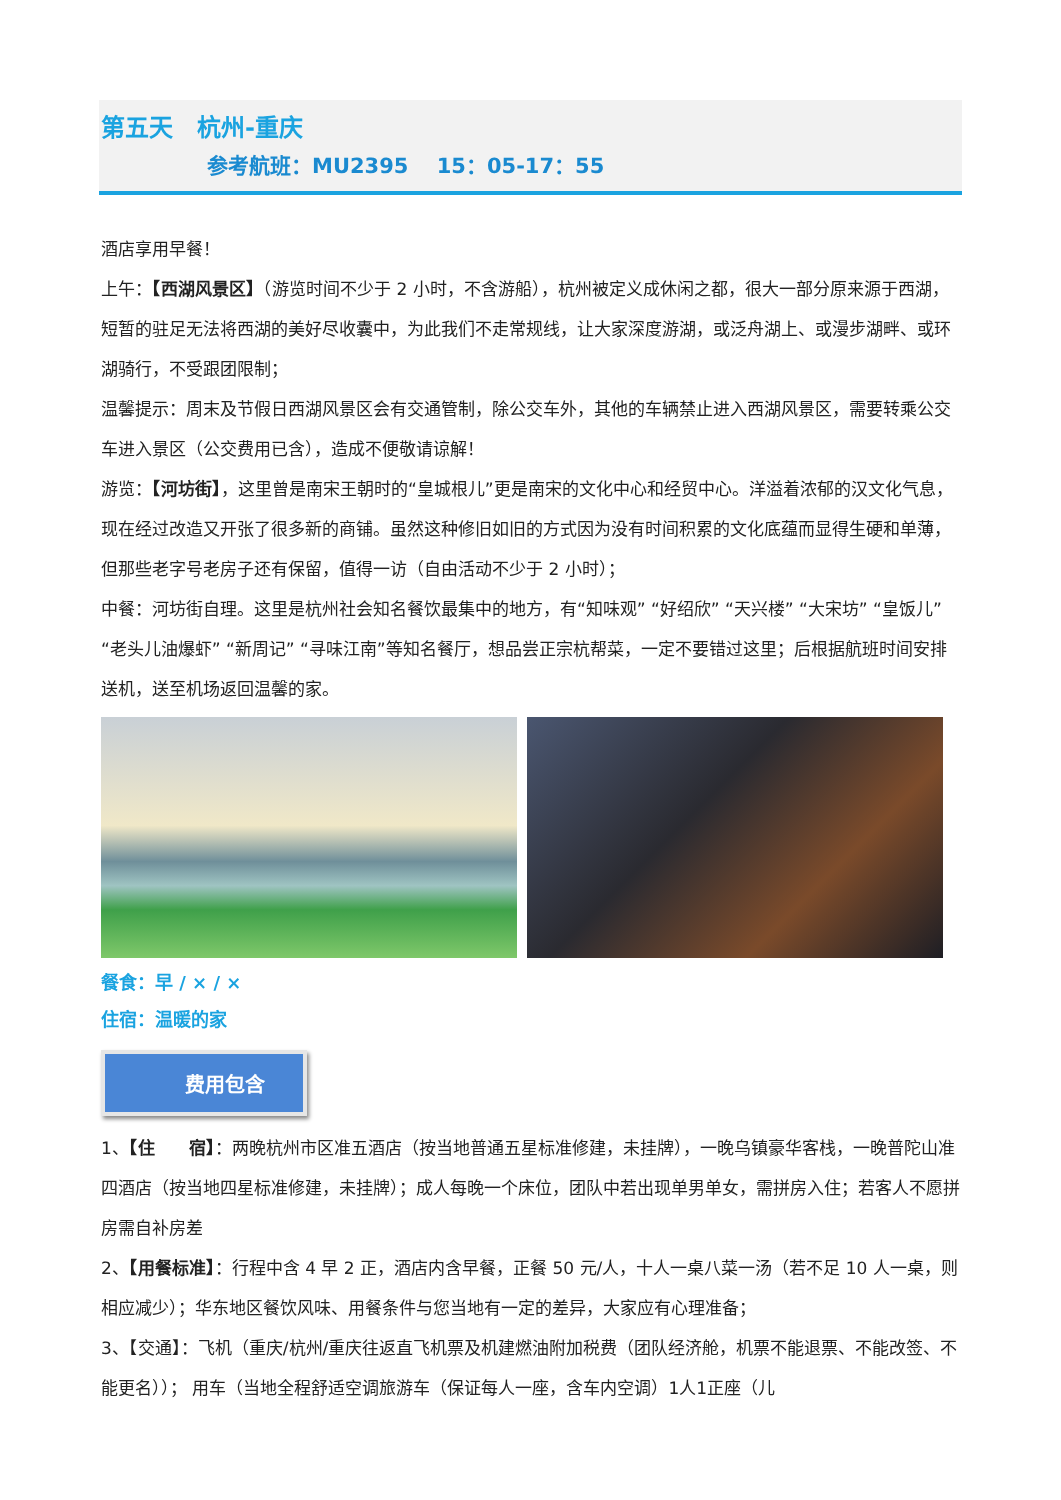第五天　杭州-重庆
参考航班：MU2395　 15：05-17：55
酒店享用早餐！
上午：【西湖风景区】（游览时间不少于 2 小时，不含游船），杭州被定义成休闲之都，很大一部分原来源于西湖，短暂的驻足无法将西湖的美好尽收囊中，为此我们不走常规线，让大家深度游湖，或泛舟湖上、或漫步湖畔、或环湖骑行，不受跟团限制；
温馨提示：周末及节假日西湖风景区会有交通管制，除公交车外，其他的车辆禁止进入西湖风景区，需要转乘公交车进入景区（公交费用已含），造成不便敬请谅解！
游览：【河坊街】，这里曾是南宋王朝时的“皇城根儿”更是南宋的文化中心和经贸中心。洋溢着浓郁的汉文化气息，现在经过改造又开张了很多新的商铺。虽然这种修旧如旧的方式因为没有时间积累的文化底蕴而显得生硬和单薄，但那些老字号老房子还有保留，值得一访（自由活动不少于 2 小时）；
中餐：河坊街自理。这里是杭州社会知名餐饮最集中的地方，有“知味观” “好绍欣” “天兴楼” “大宋坊” “皇饭儿” “老头儿油爆虾” “新周记” “寻味江南”等知名餐厅，想品尝正宗杭帮菜，一定不要错过这里；后根据航班时间安排送机，送至机场返回温馨的家。
餐食：早 / × / ×
住宿：温暖的家
费用包含
1、【住　　宿】：两晚杭州市区准五酒店（按当地普通五星标准修建，未挂牌），一晚乌镇豪华客栈，一晚普陀山准四酒店（按当地四星标准修建，未挂牌）；成人每晚一个床位，团队中若出现单男单女，需拼房入住；若客人不愿拼房需自补房差
2、【用餐标准】：行程中含 4 早 2 正，酒店内含早餐，正餐 50 元/人，十人一桌八菜一汤（若不足 10 人一桌，则相应减少）；华东地区餐饮风味、用餐条件与您当地有一定的差异，大家应有心理准备；
3、【交通】：飞机（重庆/杭州/重庆往返直飞机票及机建燃油附加税费（团队经济舱，机票不能退票、不能改签、不能更名））； 用车（当地全程舒适空调旅游车（保证每人一座，含车内空调）1人1正座（儿